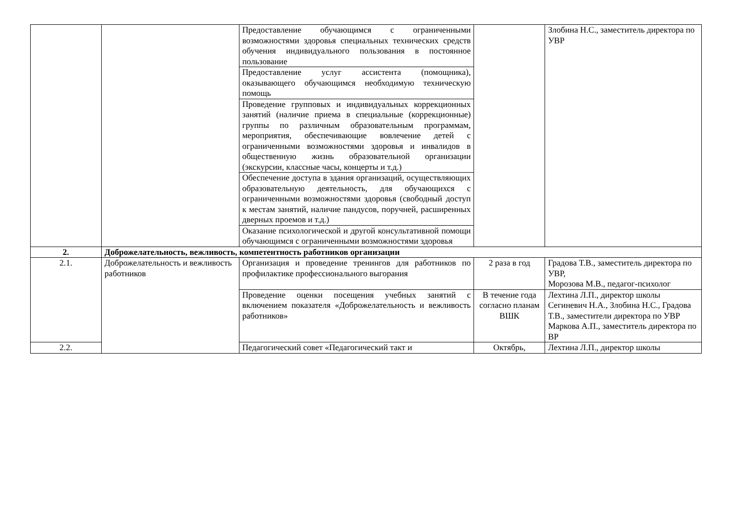| | | Предоставление обучающимся с ограниченными возможностями здоровья специальных технических средств обучения индивидуального пользования в постоянное пользование | | Злобина Н.С., заместитель директора по УВР |
| | | Предоставление услуг ассистента (помощника), оказывающего обучающимся необходимую техническую помощь | | |
| | | Проведение групповых и индивидуальных коррекционных занятий (наличие приема в специальные (коррекционные) группы по различным образовательным программам, мероприятия, обеспечивающие вовлечение детей с ограниченными возможностями здоровья и инвалидов в общественную жизнь образовательной организации (экскурсии, классные часы, концерты и т.д.) | | |
| | | Обеспечение доступа в здания организаций, осуществляющих образовательную деятельность, для обучающихся с ограниченными возможностями здоровья (свободный доступ к местам занятий, наличие пандусов, поручней, расширенных дверных проемов и т.д.) | | |
| | | Оказание психологической и другой консультативной помощи обучающимся с ограниченными возможностями здоровья | | |
| 2. | Доброжелательность, вежливость, компетентность работников организации | | | |
| 2.1. | Доброжелательность и вежливость работников | Организация и проведение тренингов для работников по профилактике профессионального выгорания | 2 раза в год | Градова Т.В., заместитель директора по УВР, Морозова М.В., педагог-психолог |
| | | Проведение оценки посещения учебных занятий с включением показателя «Доброжелательность и вежливость работников» | В течение года согласно планам ВШК | Лехтина Л.П., директор школы Сегиневич Н.А., Злобина Н.С., Градова Т.В., заместители директора по УВР Маркова А.П., заместитель директора по ВР |
| 2.2. | | Педагогический совет «Педагогический такт и | Октябрь, | Лехтина Л.П., директор школы |